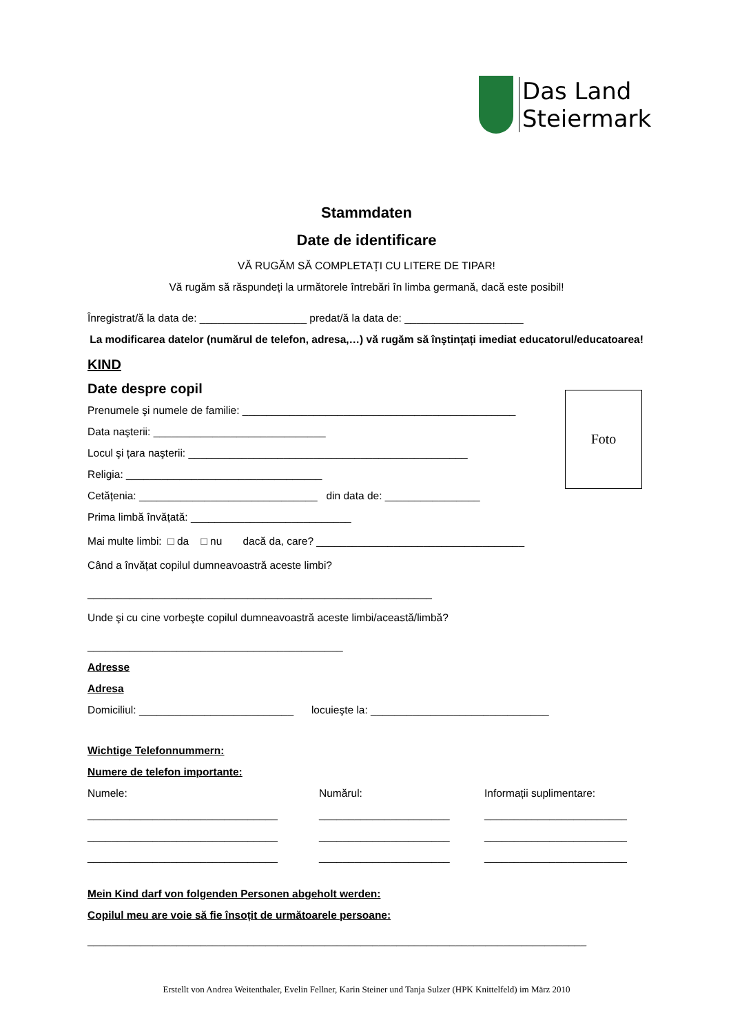Das Land
Steiermark
Foto
Stammdaten
Date de identificare
VĂ RUGĂM SĂ COMPLETAȚI CU LITERE DE TIPAR!
Vă rugăm să răspundeți la următorele întrebări în limba germană, dacă este posibil!
Înregistrat/ă la data de: __________________ predat/ă la data de: ____________________
La modificarea datelor (numărul de telefon, adresa,…) vă rugăm să înştințați imediat educatorul/educatoarea!
KIND
Date despre copil
Prenumele şi numele de familie: ______________________________________________
Data naşterii: _____________________________
Locul şi țara naşterii: _______________________________________________
Religia: _________________________________
Cetățenia: ______________________________ din data de: ________________
Prima limbă învățată: ___________________________
Mai multe limbi: □ da □ nu dacă da, care? ___________________________________
Când a învățat copilul dumneavoastră aceste limbi?
__________________________________________________________
Unde şi cu cine vorbeşte copilul dumneavoastră aceste limbi/această/limbă?
___________________________________________
Adresse
Adresa
Domiciliul: __________________________ locuieşte la: ______________________________
Wichtige Telefonnummern:
Numere de telefon importante:
Numele:
________________________________
________________________________
________________________________
Numărul:
______________________
______________________
______________________
Informații suplimentare:
________________________
________________________
________________________
Mein Kind darf von folgenden Personen abgeholt werden:
Copilul meu are voie să fie însoțit de următoarele persoane:
____________________________________________________________________________________
Erstellt von Andrea Weitenthaler, Evelin Fellner, Karin Steiner und Tanja Sulzer (HPK Knittelfeld) im März 2010